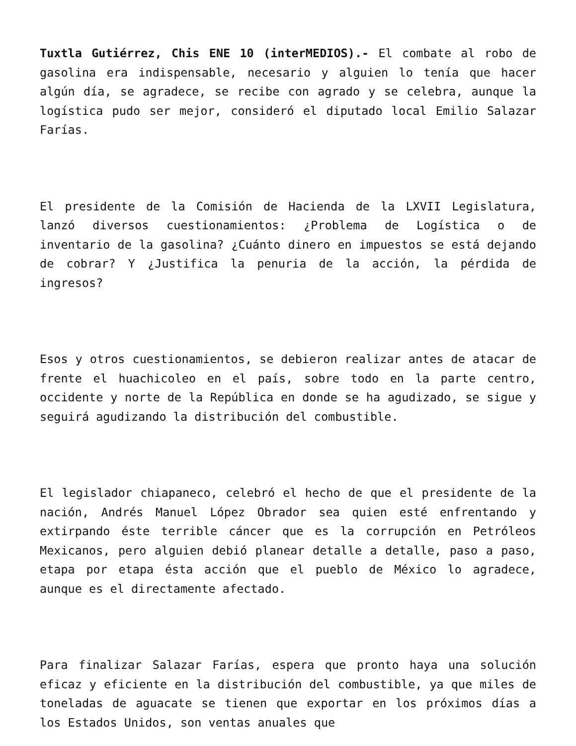Tuxtla Gutiérrez, Chis ENE 10 (interMEDIOS).- El combate al robo de gasolina era indispensable, necesario y alguien lo tenía que hacer algún día, se agradece, se recibe con agrado y se celebra, aunque la logística pudo ser mejor, consideró el diputado local Emilio Salazar Farías.
El presidente de la Comisión de Hacienda de la LXVII Legislatura, lanzó diversos cuestionamientos: ¿Problema de Logística o de inventario de la gasolina? ¿Cuánto dinero en impuestos se está dejando de cobrar? Y ¿Justifica la penuria de la acción, la pérdida de ingresos?
Esos y otros cuestionamientos, se debieron realizar antes de atacar de frente el huachicoleo en el país, sobre todo en la parte centro, occidente y norte de la República en donde se ha agudizado, se sigue y seguirá agudizando la distribución del combustible.
El legislador chiapaneco, celebró el hecho de que el presidente de la nación, Andrés Manuel López Obrador sea quien esté enfrentando y extirpando éste terrible cáncer que es la corrupción en Petróleos Mexicanos, pero alguien debió planear detalle a detalle, paso a paso, etapa por etapa ésta acción que el pueblo de México lo agradece, aunque es el directamente afectado.
Para finalizar Salazar Farías, espera que pronto haya una solución eficaz y eficiente en la distribución del combustible, ya que miles de toneladas de aguacate se tienen que exportar en los próximos días a los Estados Unidos, son ventas anuales que